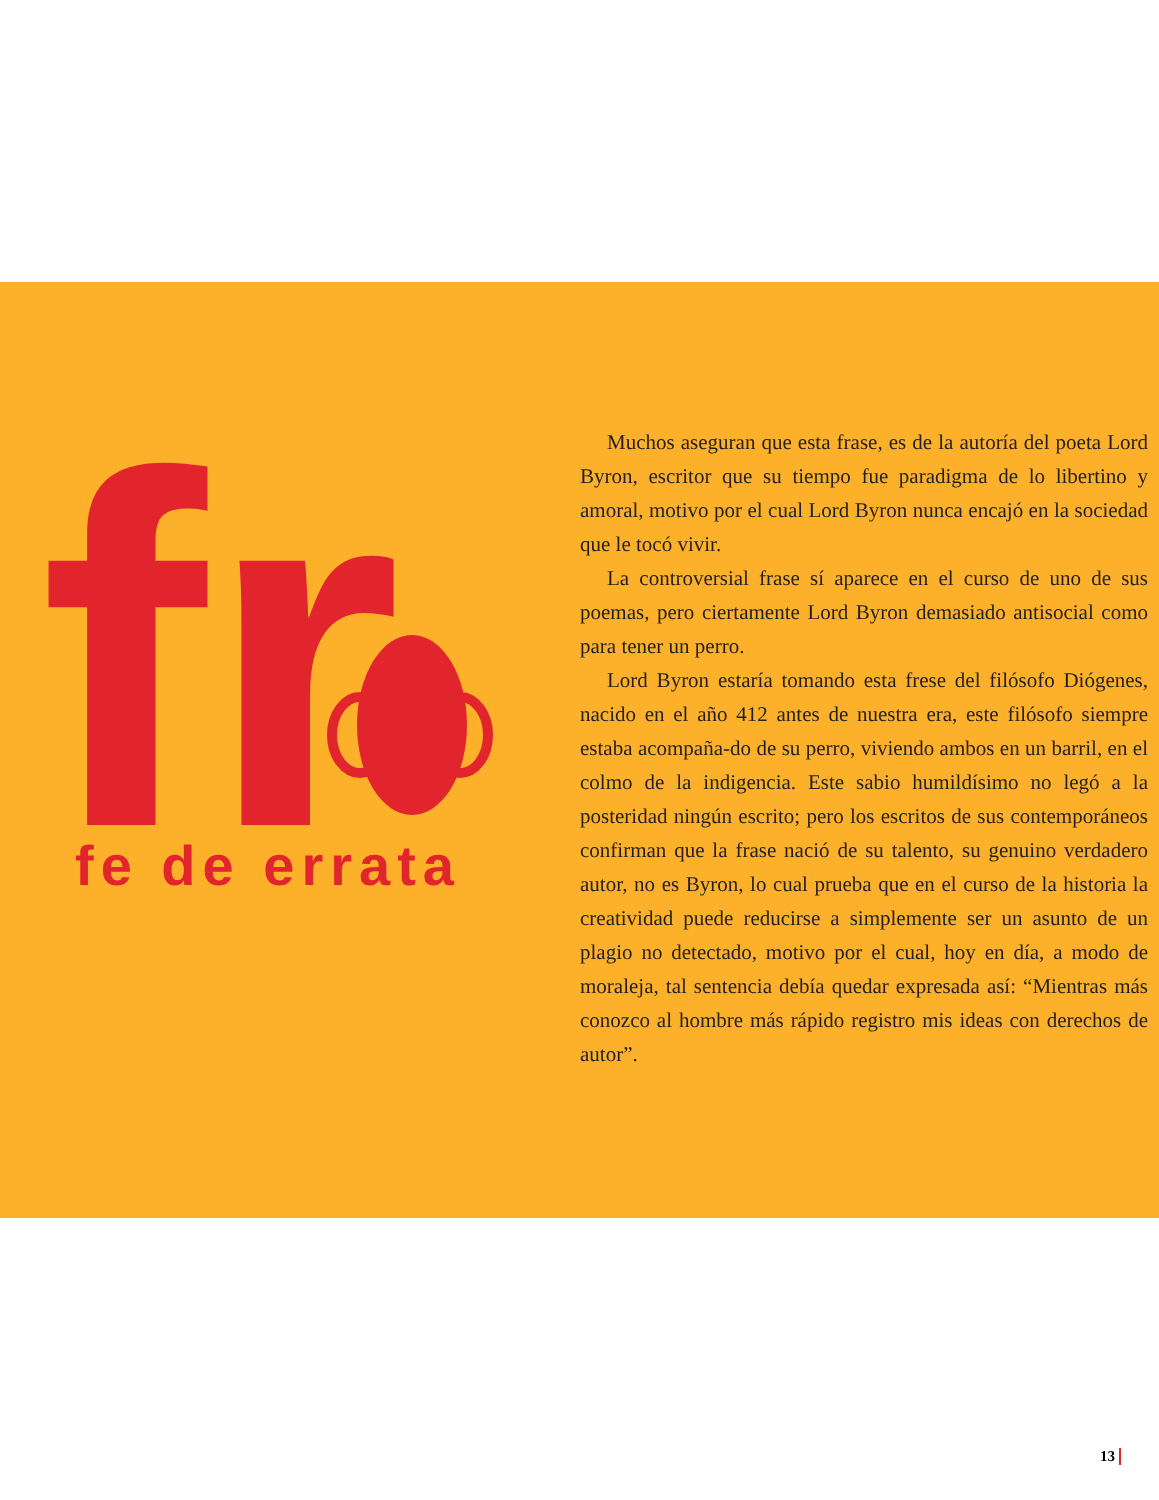fr
fe de errata
Muchos aseguran que esta frase, es de la autoría del poeta Lord Byron, escritor que su tiempo fue paradigma de lo libertino y amoral, motivo por el cual Lord Byron nunca encajó en la sociedad que le tocó vivir.
La controversial frase sí aparece en el curso de uno de sus poemas, pero ciertamente Lord Byron demasiado antisocial como para tener un perro.
Lord Byron estaría tomando esta frese del filósofo Diógenes, nacido en el año 412 antes de nuestra era, este filósofo siempre estaba acompaña-do de su perro, viviendo ambos en un barril, en el colmo de la indigencia. Este sabio humildísimo no legó a la posteridad ningún escrito; pero los escritos de sus contemporáneos confirman que la frase nació de su talento, su genuino verdadero autor, no es Byron, lo cual prueba que en el curso de la historia la creatividad puede reducirse a simplemente ser un asunto de un plagio no detectado, motivo por el cual, hoy en día, a modo de moraleja, tal sentencia debía quedar expresada así: “Mientras más conozco al hombre más rápido registro mis ideas con derechos de autor”.
13